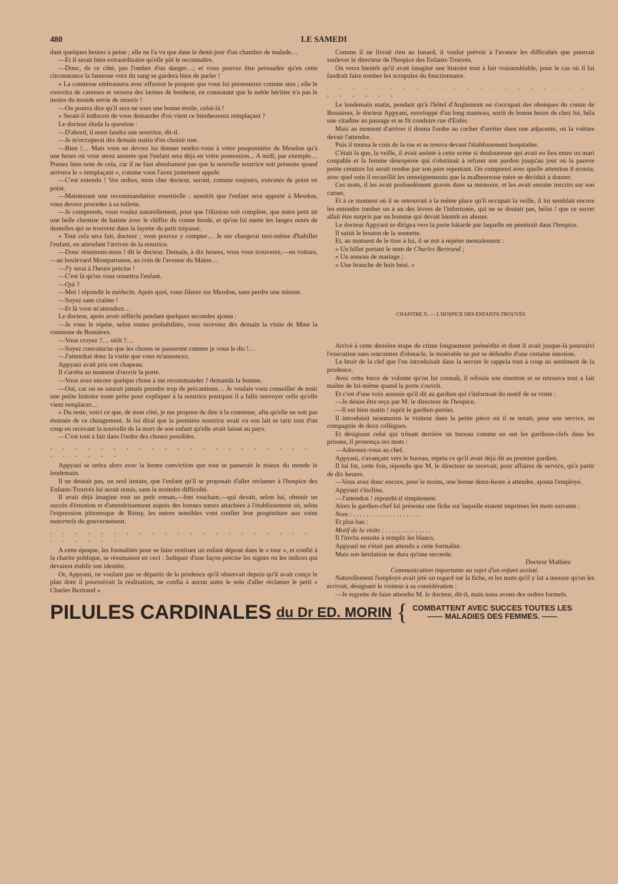480 LE SAMEDI
dant quelques heures à peine ; elle ne l'a vu que dans le demi-jour d'un chambre de malade…
—Et il serait bien extraordinaire qu'elle pût le reconnaître.
—Donc, de ce côté, pas l'ombre d'un danger…; et vous pouvez être persuadée qu'en cette circonstance la fameuse voix du sang se gardera bien de parler !
« La comtesse embrassera avec effusion le poupon que vous lui présenterez comme sien ; elle le couvrira de caresses et versera des larmes de bonheur, en constatant que le noble héritier n'a pas le moins du monde envie de mourir !
—On pourra dire qu'il sera né sous une bonne étoile, celui-là !
« Serait-il indiscret de vous demander d'où vient ce bienheureux remplaçant ?
Le docteur éluda la question :
—D'abord, il nous faudra une nourrice, dit-il.
—Je m'occuperai dès demain matin d'en choisir une.
—Bien !… Mais vous ne devrez lui donner rendez-vous à votre pouponnière de Meudon qu'à une heure où vous serez assurée que l'enfant sera déjà en votre possession... A midi, par exemple… Prenez bien note de cela, car il ne faut absolument pas que la nouvelle nourrice soit présente quand arrivera le « remplaçant », comme vous l'avez justement appelé.
—C'est entendu ! Vos ordres, mon cher docteur, seront, comme toujours, exécutés de point en point.
—Maintenant une recommandation essentielle : aussitôt que l'enfant sera apporté à Meudon, vous devrez procéder à sa toilette.
—Je comprends, vous voulez naturellement, pour que l'illusion soit complète, que notre petit ait une belle chemise de batiste avec le chiffre du comte brodé, et qu'on lui mette les langes ornés de dentelles qui se trouvent dans la layette du petit trépassé.
« Tout cela sera fait, docteur ; vous pouvez y compter… Je me chargerai moi-même d'habiller l'enfant, en attendant l'arrivée de la nourrice.
—Donc résumons-nous ! dit le docteur. Demain, à dix heures, vous vous trouverez,—en voiture,—au boulevard Montparnasse, au coin de l'avenue du Maine…
—J'y serai à l'heure précise !
—C'est là qu'on vous remettra l'enfant.
—Qui ?
—Moi ! répondit le médecin. Après quoi, vous filerez sur Meudon, sans perdre une minute.
—Soyez sans crainte !
—Et là vous m'attendrez…
Le docteur, après avoir réfléchi pendant quelques secondes ajouta :
—Je vous le répète, selon toutes probabilités, vous recevrez dès demain la visite de Mme la comtesse de Bussières.
—Vous croyez ?… sitôt ?…
—Soyez convaincue que les choses se passeront comme je vous le dis !…
—J'attendrai donc la visite que vous m'annoncez.
Appyani avait pris son chapeau.
Il s'arrêta au moment d'ouvrir la porte.
—Vous avez encore quelque chose à me recommander ? demanda la femme.
—Oui, car on ne saurait jamais prendre trop de précautions… Je voulais vous conseiller de tenir une petite histoire toute prête pour expliquer à la nourrice pourquoi il a fallu renvoyer celle qu'elle vient remplacer…
« Du reste, voici ce que, de mon côté, je me propose de dire à la comtesse, afin qu'elle ne soit pas étonnée de ce changement. Je lui dirai que la première nourrice avait vu son lait se tarir tout d'un coup en recevant la nouvelle de la mort de son enfant qu'elle avait laissé au pays.
—C'est tout à fait dans l'ordre des choses possibles.
. . . . . . . . . . . . . . . . . . . . . . . . . . .
Appyani se retira alors avec la ferme conviction que tout se passerait le mieux du monde le lendemain.
Il ne doutait pas, un seul instant, que l'enfant qu'il se proposait d'aller réclamer à l'hospice des Enfants-Trouvés lui serait remis, sans la moindre difficulté.
Il avait déjà imaginé tout un petit roman,—fort touchant,—qui devait, selon lui, obtenir un succès d'émotion et d'attendrissement auprès des bonnes sœurs attachées à l'établissement où, selon l'expression pittoresque de Rémy, les mères sensibles vont confier leur progéniture aux soins maternels du gouvernement.
. . . . . . . . . . . . . . . . . . . . . . . . . . .
A cette époque, les formalités pour se faire restituer un enfant déposé dans le « tour », et confié à la charité publique, se résumaient en ceci : Indiquer d'une façon précise les signes ou les indices qui devaient établir son identité.
Or, Appyani, ne voulant pas se départir de la prudence qu'il observait depuis qu'il avait conçu le plan dont il poursuivait la réalisation, ne confia à aucun autre le soin d'aller réclamer le petit « Charles Bertrand ».
Comme il ne livrait rien au hasard, il voulut prévoir à l'avance les difficultés que pourrait soulever le directeur de l'hospice des Enfants-Trouvés.
On verra bientôt qu'il avait imaginé une histoire tout à fait vraisemblable, pour le cas où il lui faudrait faire tomber les scrupules du fonctionnaire.
. . . . . . . . . . . . . . . . . . . . . . . . . . .
Le lendemain matin, pendant qu'à l'hôtel d'Anglemont on s'occupait des obsèques du comte de Bussières, le docteur Appyani, enveloppé d'un long manteau, sortit de bonne heure de chez lui, héla une citadine au passage et se fit conduire rue d'Enfer.
Mais au moment d'arriver il donna l'ordre au cocher d'arrêter dans une adjacente, où la voiture devait l'attendre.
Puis il tourna le coin de la rue et se trouva devant l'établissement hospitalier.
C'était là que, la veille, il avait assisté à cette scène si douloureuse qui avait eu lieu entre un mari coupable et la femme désespérée qui s'obstinait à refuser son pardon jusqu'au jour où la pauvre petite créature lui serait rendue par son père repentant. On comprend avec quelle attention il écouta, avec quel soin il recueillit les renseignements que la malheureuse mère se décidait à donner.
Ces mots, il les avait profondément gravés dans sa mémoire, et les avait ensuite inscrits sur son carnet.
Et à ce moment où il se retrouvait à la même place qu'il occupait la veille, il lui semblait encore les entendre tomber un à un des lèvres de l'infortunée, qui ne se doutait pas, hélas ! que ce secret allait être surpris par un homme qui devait bientôt en abuser.
Le docteur Appyani se dirigea vers la porte bâtarde par laquelle on pénétrait dans l'hospice.
Il saisit le bouton de la sonnette.
Et, au moment de le tirer à lui, il se mit à répéter mentalement :
« Un billet portant le nom de Charles Bertrand ;
« Un anneau de mariage ;
« Une branche de buis béni. »
CHAPITRE X. — L'HOSPICE DES ENFANTS-TROUVÉS
Arrivé à cette dernière étape du crime longuement prémédité et dont il avait jusque-là poursuivi l'exécution sans rencontrer d'obstacle, le misérable ne put se défendre d'une certaine émotion.
Le bruit de la clef que l'on introduisait dans la serrure le rappela tout à coup au sentiment de la prudence.
Avec cette force de volonté qu'on lui connaît, il refoula son émotion et se retrouva tout à fait maître de lui-même quand la porte s'ouvrit.
Et c'est d'une voix assurée qu'il dit au gardien qui s'informait du motif de sa visite :
—Je désire être reçu par M. le directeur de l'hospice.
—Il est bien matin ! reprit le gardien-portier.
Il introduisit néanmoins le visiteur dans la petite pièce où il se tenait, pour son service, en compagnie de deux collègues.
Et désignant celui qui trônait derrière un bureau comme en ont les gardiens-clefs dans les prisons, il prononça ses mots :
—Adressez-vous au chef.
Appyani, s'avançant vers le bureau, répéta ce qu'il avait déjà dit au premier gardien.
Il lui fut, cette fois, répondu que M. le directeur ne recevait, pour affaires de service, qu'à partir de dix heures.
—Vous avez donc encore, pour le moins, une bonne demi-heure à attendre, ajouta l'employé.
Appyani s'inclina.
—J'attendrai ! répondit-il simplement.
Alors le gardien-chef lui présenta une fiche sur laquelle étaient imprimés les mots suivants :
Nom : . . . . . . . . . . . . . . . . . . . . .
Et plus bas :
Motif de la visite : . . . . . . . . . . . . . .
Il l'invita ensuite à remplir les blancs.
Appyani ne s'était pas attendu à cette formalité.
Mais son hésitation ne dura qu'une seconde.
Docteur Mathieu
Communication importante au sujet d'un enfant assisté.
Naturellement l'employé avait jeté un regard sur la fiche, et les mots qu'il y lut à mesure qu'on les écrivait, désignant le visiteur à sa considération :
—Je regrette de faire attendre M. le docteur, dit-il, mais nous avons des ordres formels.
PILULES CARDINALES du Dr ED. MORIN { COMBATTENT AVEC SUCCES TOUTES LES
—— MALADIES DES FEMMES. ——